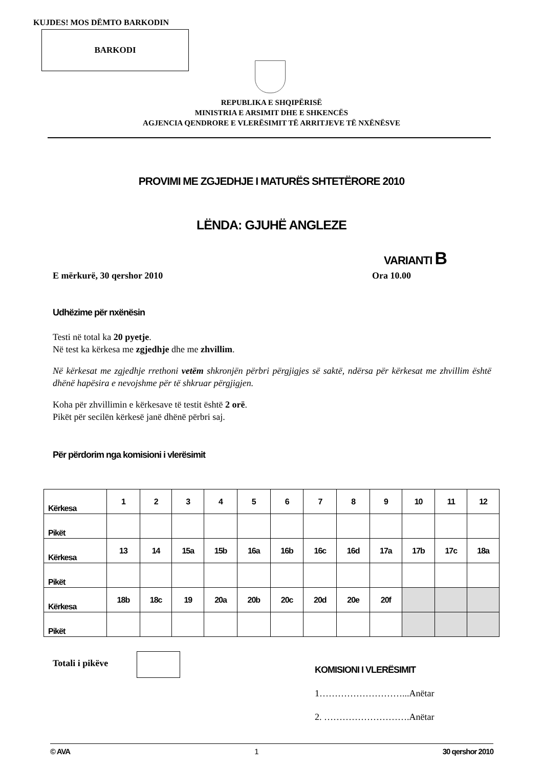KUJDES! MOS DËMTO BARKODIN
BARKODI
REPUBLIKA E SHQIPËRISË
MINISTRIA E ARSIMIT DHE E SHKENCËS
AGJENCIA QENDRORE E VLERËSIMIT TË ARRITJEVE TË NXËNËSVE
PROVIMI ME ZGJEDHJE I MATURËS SHTETËRORE 2010
LËNDA: GJUHË ANGLEZE
VARIANTI B
E mërkurë, 30 qershor 2010 Ora 10.00
Udhëzime për nxënësin
Testi në total ka 20 pyetje.
Në test ka kërkesa me zgjedhje dhe me zhvillim.
Në kërkesat me zgjedhje rrethoni vetëm shkronjën përbri përgjigjes së saktë, ndërsa për kërkesat me zhvillim është dhënë hapësira e nevojshme për të shkruar përgjigjen.
Koha për zhvillimin e kërkesave të testit është 2 orë.
Pikët për secilën kërkesë janë dhënë përbri saj.
Për përdorim nga komisioni i vlerësimit
| Kërkesa | 1 | 2 | 3 | 4 | 5 | 6 | 7 | 8 | 9 | 10 | 11 | 12 |
| Pikët | | | | | | | | | | | | |
| Kërkesa | 13 | 14 | 15a | 15b | 16a | 16b | 16c | 16d | 17a | 17b | 17c | 18a |
| Pikët | | | | | | | | | | | | |
| Kërkesa | 18b | 18c | 19 | 20a | 20b | 20c | 20d | 20e | 20f | | | |
| Pikët | | | | | | | | | | | | |
Totali i pikëve
KOMISIONI I VLERËSIMIT
1………………………...Anëtar
2. ……………………….Anëtar
© AVA 1 30 qershor 2010